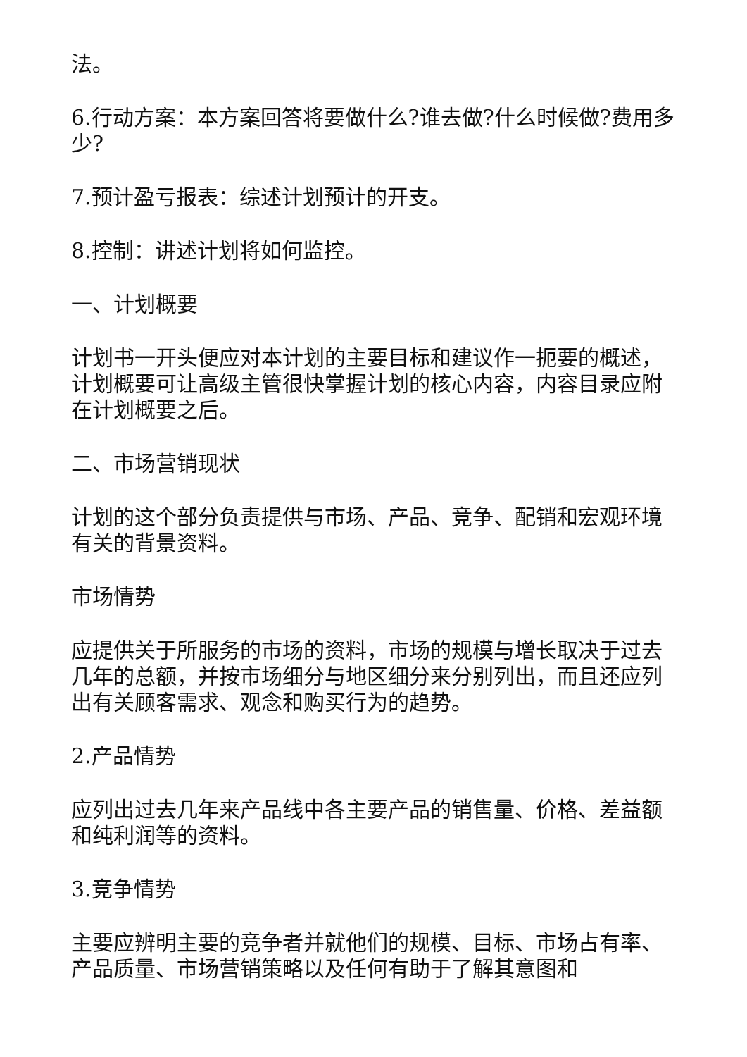法。
6.行动方案：本方案回答将要做什么?谁去做?什么时候做?费用多少?
7.预计盈亏报表：综述计划预计的开支。
8.控制：讲述计划将如何监控。
一、计划概要
计划书一开头便应对本计划的主要目标和建议作一扼要的概述，计划概要可让高级主管很快掌握计划的核心内容，内容目录应附在计划概要之后。
二、市场营销现状
计划的这个部分负责提供与市场、产品、竞争、配销和宏观环境有关的背景资料。
市场情势
应提供关于所服务的市场的资料，市场的规模与增长取决于过去几年的总额，并按市场细分与地区细分来分别列出，而且还应列出有关顾客需求、观念和购买行为的趋势。
2.产品情势
应列出过去几年来产品线中各主要产品的销售量、价格、差益额和纯利润等的资料。
3.竞争情势
主要应辨明主要的竞争者并就他们的规模、目标、市场占有率、产品质量、市场营销策略以及任何有助于了解其意图和